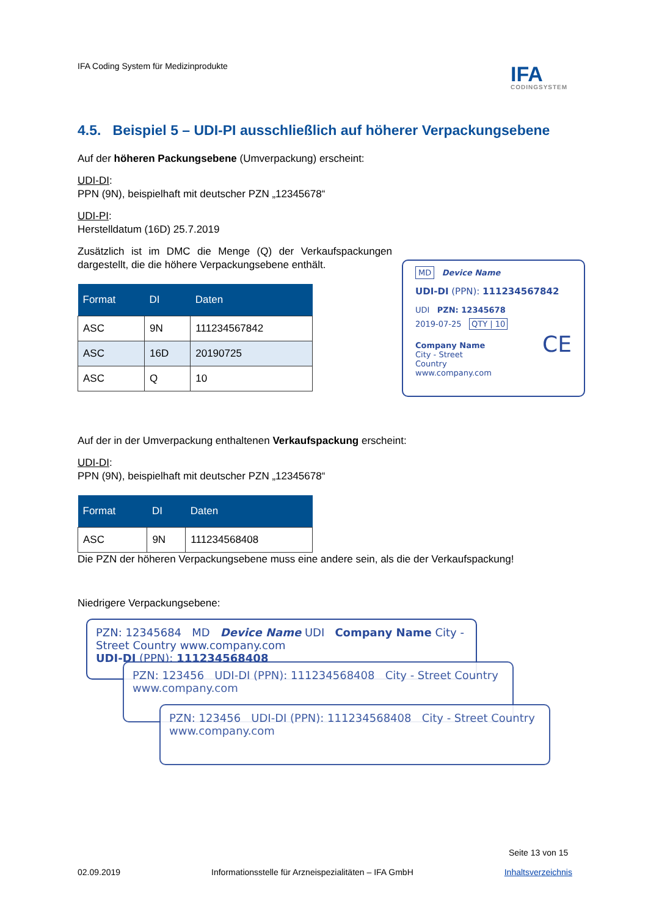IFA Coding System für Medizinprodukte
IFA
CODINGSYSTEM
4.5. Beispiel 5 – UDI-PI ausschließlich auf höherer Verpackungsebene
Auf der höheren Packungsebene (Umverpackung) erscheint:
UDI-DI:
PPN (9N), beispielhaft mit deutscher PZN „12345678“
UDI-PI:
Herstelldatum (16D) 25.7.2019
Zusätzlich ist im DMC die Menge (Q) der Verkaufspackungen dargestellt, die die höhere Verpackungsebene enthält.
| Format | DI | Daten |
| --- | --- | --- |
| ASC | 9N | 111234567842 |
| ASC | 16D | 20190725 |
| ASC | Q | 10 |
Auf der in der Umverpackung enthaltenen Verkaufspackung erscheint:
UDI-DI:
PPN (9N), beispielhaft mit deutscher PZN „12345678“
| Format | DI | Daten |
| --- | --- | --- |
| ASC | 9N | 111234568408 |
Die PZN der höheren Verpackungsebene muss eine andere sein, als die der Verkaufspackung!
Niedrigere Verpackungsebene:
PZN: 12345684 MD Device Name UDI Company Name City - Street Country www.company.com
UDI-DI (PPN): 111234568408
PZN: 123456 UDI-DI (PPN): 111234568408 City - Street Country www.company.com
PZN: 123456 UDI-DI (PPN): 111234568408 City - Street Country www.company.com
MD Device Name
UDI-DI (PPN): 111234567842
UDI PZN: 12345678
2019-07-25 QTY | 10
Company Name
City - Street
Country
www.company.com CE
Seite 13 von 15
02.09.2019 Informationsstelle für Arzneispezialitäten – IFA GmbH Inhaltsverzeichnis